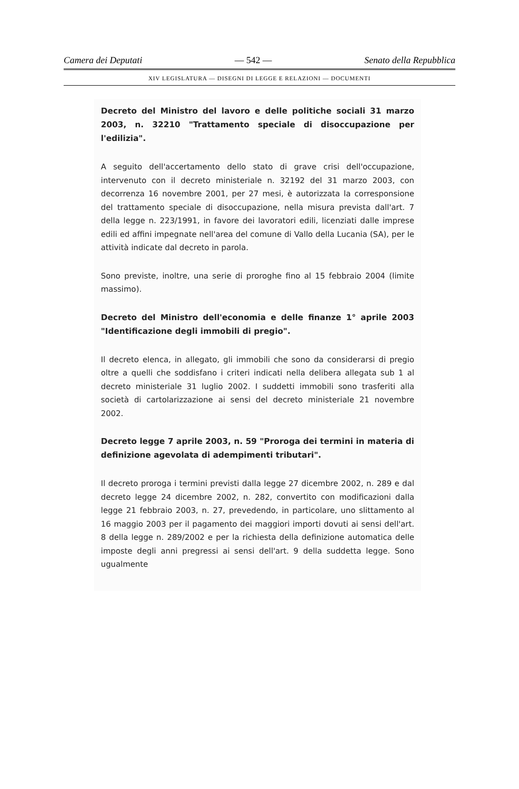Camera dei Deputati — 542 — Senato della Repubblica
XIV LEGISLATURA — DISEGNI DI LEGGE E RELAZIONI — DOCUMENTI
Decreto del Ministro del lavoro e delle politiche sociali 31 marzo 2003, n. 32210 "Trattamento speciale di disoccupazione per l'edilizia".
A seguito dell'accertamento dello stato di grave crisi dell'occupazione, intervenuto con il decreto ministeriale n. 32192 del 31 marzo 2003, con decorrenza 16 novembre 2001, per 27 mesi, è autorizzata la corresponsione del trattamento speciale di disoccupazione, nella misura prevista dall'art. 7 della legge n. 223/1991, in favore dei lavoratori edili, licenziati dalle imprese edili ed affini impegnate nell'area del comune di Vallo della Lucania (SA), per le attività indicate dal decreto in parola.
Sono previste, inoltre, una serie di proroghe fino al 15 febbraio 2004 (limite massimo).
Decreto del Ministro dell'economia e delle finanze 1° aprile 2003 "Identificazione degli immobili di pregio".
Il decreto elenca, in allegato, gli immobili che sono da considerarsi di pregio oltre a quelli che soddisfano i criteri indicati nella delibera allegata sub 1 al decreto ministeriale 31 luglio 2002. I suddetti immobili sono trasferiti alla società di cartolarizzazione ai sensi del decreto ministeriale 21 novembre 2002.
Decreto legge 7 aprile 2003, n. 59 "Proroga dei termini in materia di definizione agevolata di adempimenti tributari".
Il decreto proroga i termini previsti dalla legge 27 dicembre 2002, n. 289 e dal decreto legge 24 dicembre 2002, n. 282, convertito con modificazioni dalla legge 21 febbraio 2003, n. 27, prevedendo, in particolare, uno slittamento al 16 maggio 2003 per il pagamento dei maggiori importi dovuti ai sensi dell'art. 8 della legge n. 289/2002 e per la richiesta della definizione automatica delle imposte degli anni pregressi ai sensi dell'art. 9 della suddetta legge. Sono ugualmente